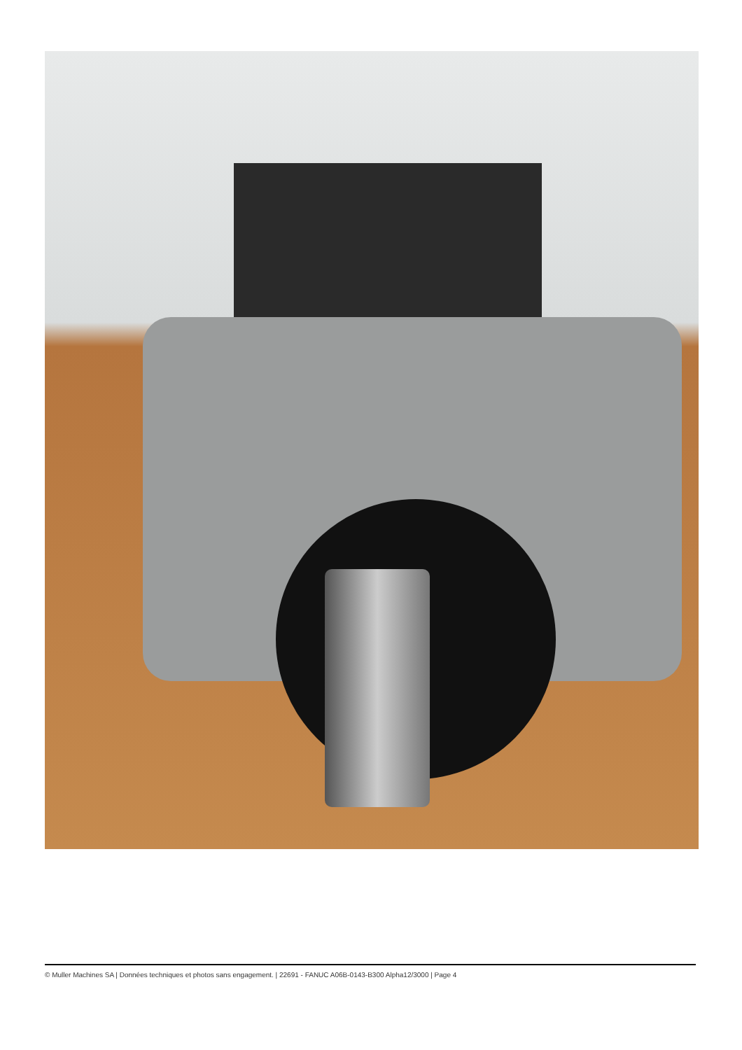© Muller Machines SA | Données techniques et photos sans engagement. | 22691 - FANUC A06B-0143-B300 Alpha12/3000 | Page 4